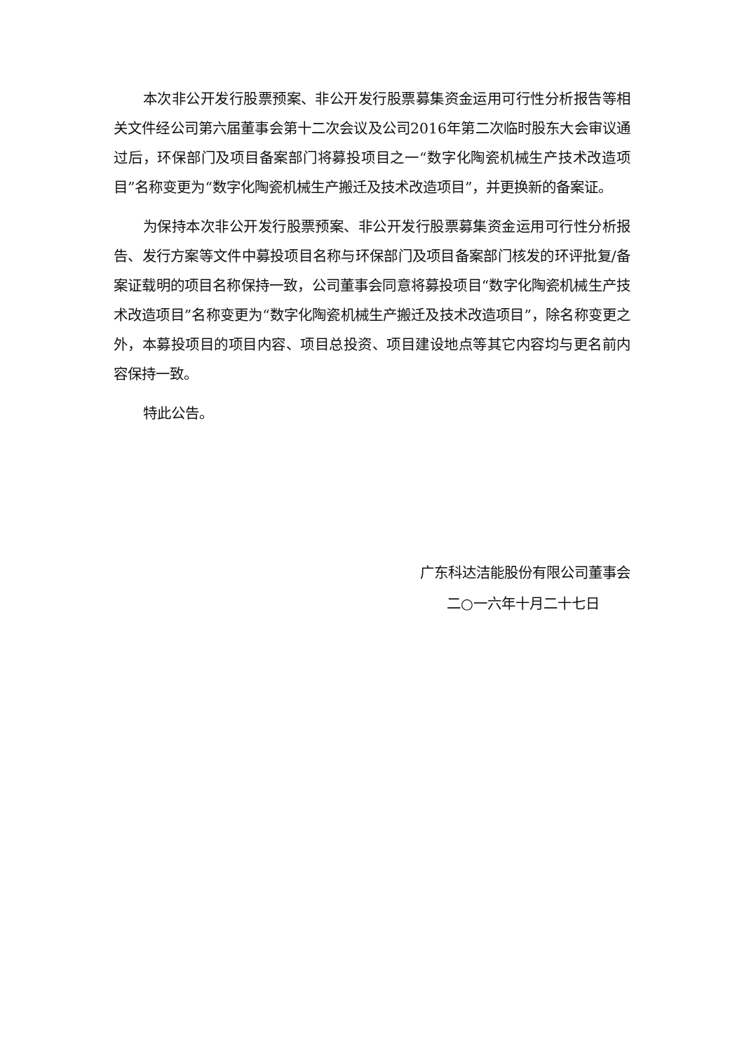本次非公开发行股票预案、非公开发行股票募集资金运用可行性分析报告等相关文件经公司第六届董事会第十二次会议及公司2016年第二次临时股东大会审议通过后，环保部门及项目备案部门将募投项目之一“数字化陶瓷机械生产技术改造项目”名称变更为“数字化陶瓷机械生产搬迁及技术改造项目”，并更换新的备案证。
为保持本次非公开发行股票预案、非公开发行股票募集资金运用可行性分析报告、发行方案等文件中募投项目名称与环保部门及项目备案部门核发的环评批复/备案证载明的项目名称保持一致，公司董事会同意将募投项目“数字化陶瓷机械生产技术改造项目”名称变更为“数字化陶瓷机械生产搬迁及技术改造项目”，除名称变更之外，本募投项目的项目内容、项目总投资、项目建设地点等其它内容均与更名前内容保持一致。
特此公告。
广东科达洁能股份有限公司董事会
二○一六年十月二十七日